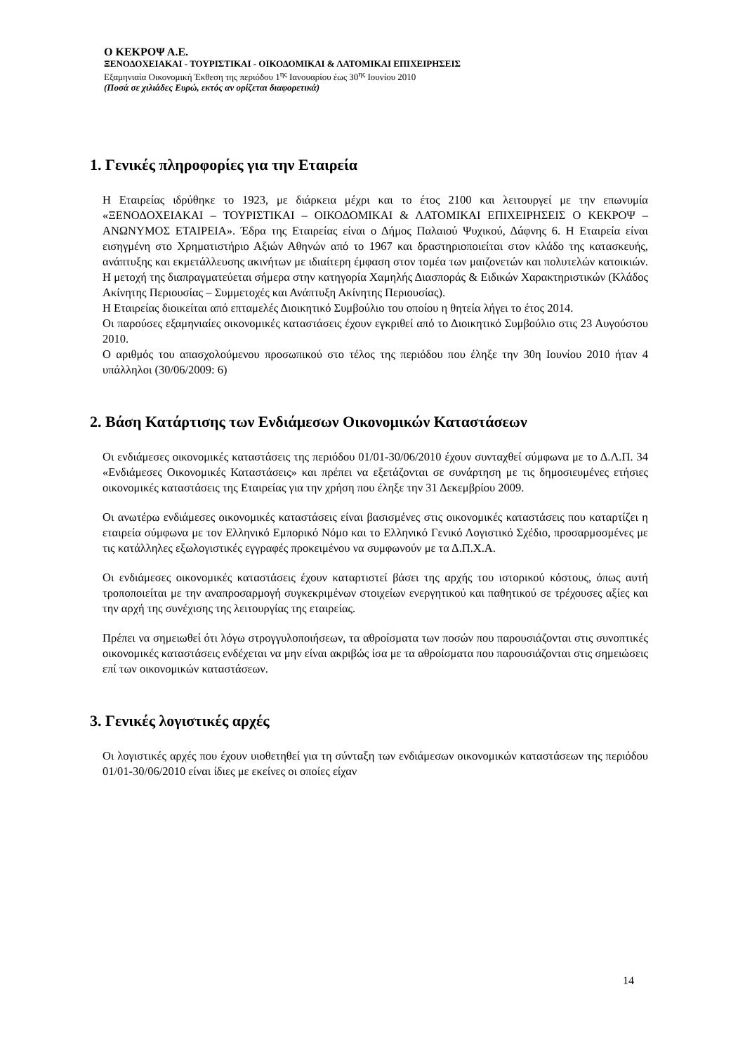Ο ΚΕΚΡΟΨ Α.Ε.
ΞΕΝΟΔΟΧΕΙΑΚΑΙ - ΤΟΥΡΙΣΤΙΚΑΙ - ΟΙΚΟΔΟΜΙΚΑΙ & ΛΑΤΟΜΙΚΑΙ ΕΠΙΧΕΙΡΗΣΕΙΣ
Εξαμηνιαία Οικονομική Έκθεση της περιόδου 1<sup>ης</sup> Ιανουαρίου έως 30<sup>ης</sup> Ιουνίου 2010
(Ποσά σε χιλιάδες Ευρώ, εκτός αν ορίζεται διαφορετικά)
1. Γενικές πληροφορίες για την Εταιρεία
Η Εταιρείας ιδρύθηκε το 1923, με διάρκεια μέχρι και το έτος 2100 και λειτουργεί με την επωνυμία «ΞΕΝΟΔΟΧΕΙΑΚΑΙ – ΤΟΥΡΙΣΤΙΚΑΙ – ΟΙΚΟΔΟΜΙΚΑΙ & ΛΑΤΟΜΙΚΑΙ ΕΠΙΧΕΙΡΗΣΕΙΣ Ο ΚΕΚΡΟΨ – ΑΝΩΝΥΜΟΣ ΕΤΑΙΡΕΙΑ». Έδρα της Εταιρείας είναι ο Δήμος Παλαιού Ψυχικού, Δάφνης 6. Η Εταιρεία είναι εισηγμένη στο Χρηματιστήριο Αξιών Αθηνών από το 1967 και δραστηριοποιείται στον κλάδο της κατασκευής, ανάπτυξης και εκμετάλλευσης ακινήτων με ιδιαίτερη έμφαση στον τομέα των μαιζονετών και πολυτελών κατοικιών. Η μετοχή της διαπραγματεύεται σήμερα στην κατηγορία Χαμηλής Διασποράς & Ειδικών Χαρακτηριστικών (Κλάδος Ακίνητης Περιουσίας – Συμμετοχές και Ανάπτυξη Ακίνητης Περιουσίας).
Η Εταιρείας διοικείται από επταμελές Διοικητικό Συμβούλιο του οποίου η θητεία λήγει το έτος 2014.
Οι παρούσες εξαμηνιαίες οικονομικές καταστάσεις έχουν εγκριθεί από το Διοικητικό Συμβούλιο στις 23 Αυγούστου 2010.
Ο αριθμός του απασχολούμενου προσωπικού στο τέλος της περιόδου που έληξε την 30η Ιουνίου 2010 ήταν 4 υπάλληλοι (30/06/2009: 6)
2. Βάση Κατάρτισης των Ενδιάμεσων Οικονομικών Καταστάσεων
Οι ενδιάμεσες οικονομικές καταστάσεις της περιόδου 01/01-30/06/2010 έχουν συνταχθεί σύμφωνα με το Δ.Λ.Π. 34 «Ενδιάμεσες Οικονομικές Καταστάσεις» και πρέπει να εξετάζονται σε συνάρτηση με τις δημοσιευμένες ετήσιες οικονομικές καταστάσεις της Εταιρείας για την χρήση που έληξε την 31 Δεκεμβρίου 2009.
Οι ανωτέρω ενδιάμεσες οικονομικές καταστάσεις είναι βασισμένες στις οικονομικές καταστάσεις που καταρτίζει η εταιρεία σύμφωνα με τον Ελληνικό Εμπορικό Νόμο και το Ελληνικό Γενικό Λογιστικό Σχέδιο, προσαρμοσμένες με τις κατάλληλες εξωλογιστικές εγγραφές προκειμένου να συμφωνούν με τα Δ.Π.Χ.Α.
Οι ενδιάμεσες οικονομικές καταστάσεις έχουν καταρτιστεί βάσει της αρχής του ιστορικού κόστους, όπως αυτή τροποποιείται με την αναπροσαρμογή συγκεκριμένων στοιχείων ενεργητικού και παθητικού σε τρέχουσες αξίες και την αρχή της συνέχισης της λειτουργίας της εταιρείας.
Πρέπει να σημειωθεί ότι λόγω στρογγυλοποιήσεων, τα αθροίσματα των ποσών που παρουσιάζονται στις συνοπτικές οικονομικές καταστάσεις ενδέχεται να μην είναι ακριβώς ίσα με τα αθροίσματα που παρουσιάζονται στις σημειώσεις επί των οικονομικών καταστάσεων.
3. Γενικές λογιστικές αρχές
Οι λογιστικές αρχές που έχουν υιοθετηθεί για τη σύνταξη των ενδιάμεσων οικονομικών καταστάσεων της περιόδου 01/01-30/06/2010 είναι ίδιες με εκείνες οι οποίες είχαν
14